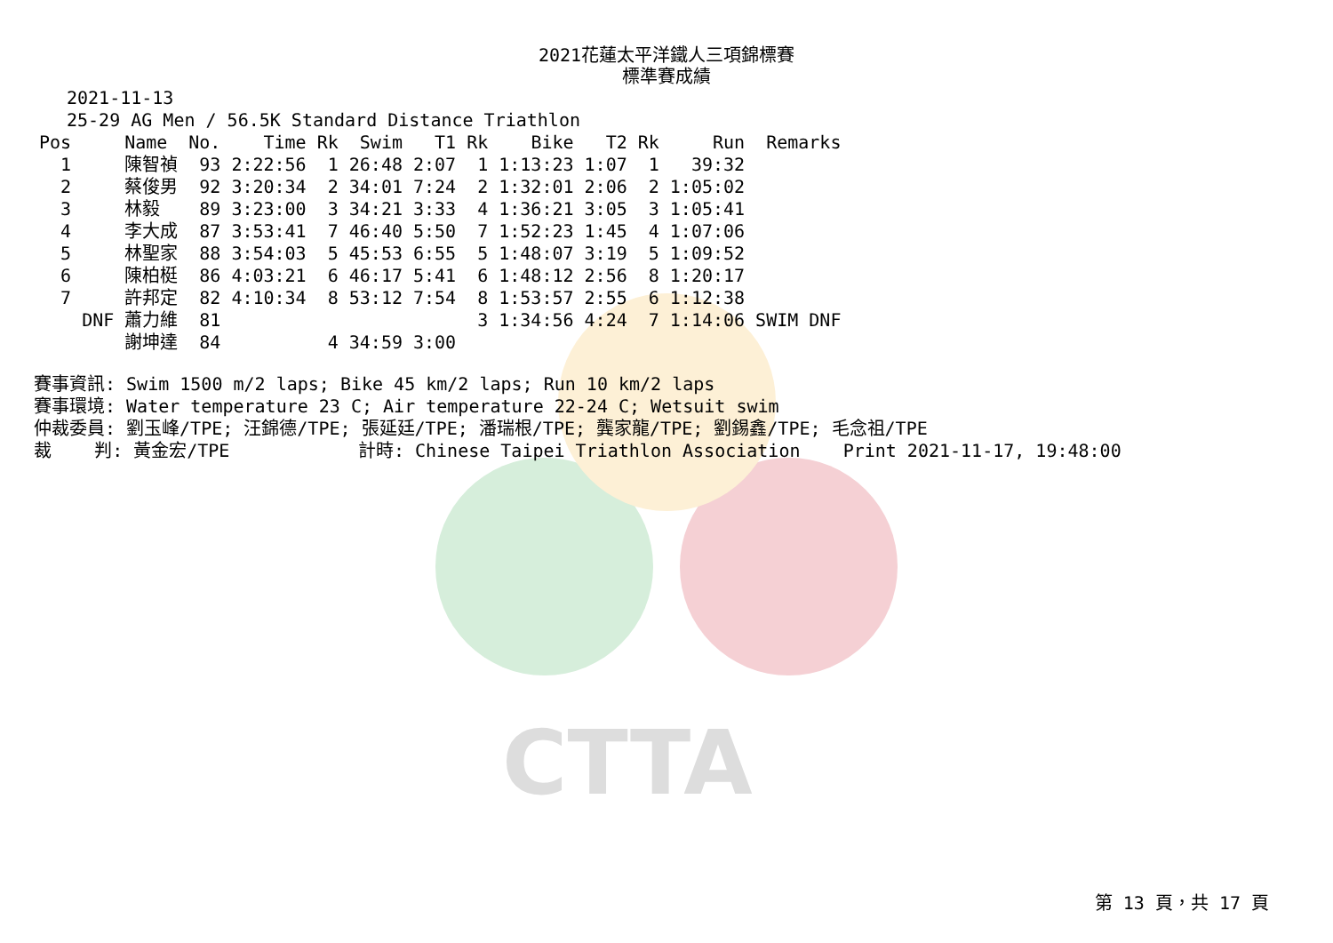CTTA
2021花蓮太平洋鐵人三項錦標賽
標準賽成績
2021-11-13
25-29 AG Men / 56.5K Standard Distance Triathlon
| Pos | | Name | No. | Time | Rk | Swim | T1 | Rk | Bike | T2 | Rk | Run | Remarks |
| --- | --- | --- | --- | --- | --- | --- | --- | --- | --- | --- | --- | --- | --- |
| 1 | | 陳智禎 | 93 | 2:22:56 | 1 | 26:48 | 2:07 | 1 | 1:13:23 | 1:07 | 1 | 39:32 | |
| 2 | | 蔡俊男 | 92 | 3:20:34 | 2 | 34:01 | 7:24 | 2 | 1:32:01 | 2:06 | 2 | 1:05:02 | |
| 3 | | 林毅 | 89 | 3:23:00 | 3 | 34:21 | 3:33 | 4 | 1:36:21 | 3:05 | 3 | 1:05:41 | |
| 4 | | 李大成 | 87 | 3:53:41 | 7 | 46:40 | 5:50 | 7 | 1:52:23 | 1:45 | 4 | 1:07:06 | |
| 5 | | 林聖家 | 88 | 3:54:03 | 5 | 45:53 | 6:55 | 5 | 1:48:07 | 3:19 | 5 | 1:09:52 | |
| 6 | | 陳柏梃 | 86 | 4:03:21 | 6 | 46:17 | 5:41 | 6 | 1:48:12 | 2:56 | 8 | 1:20:17 | |
| 7 | | 許邦定 | 82 | 4:10:34 | 8 | 53:12 | 7:54 | 8 | 1:53:57 | 2:55 | 6 | 1:12:38 | |
| | DNF | 蕭力維 | 81 | | | | | 3 | 1:34:56 | 4:24 | 7 | 1:14:06 | SWIM DNF |
| | | 謝坤達 | 84 | | 4 | 34:59 | 3:00 | | | | | | |
賽事資訊: Swim 1500 m/2 laps; Bike 45 km/2 laps; Run 10 km/2 laps 賽事環境: Water temperature 23 C; Air temperature 22-24 C; Wetsuit swim 仲裁委員: 劉玉峰/TPE; 汪錦德/TPE; 張延廷/TPE; 潘瑞根/TPE; 龔家龍/TPE; 劉錫鑫/TPE; 毛念祖/TPE 裁 判: 黃金宏/TPE 計時: Chinese Taipei Triathlon Association Print 2021-11-17, 19:48:00
第 13 頁，共 17 頁